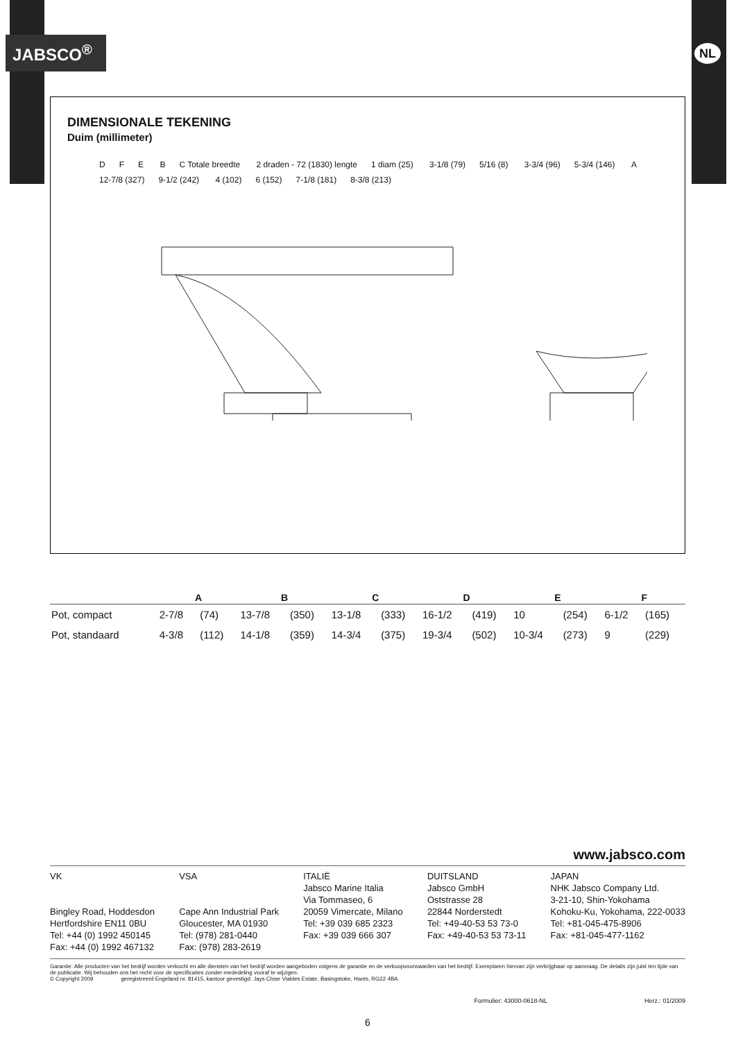JABSCO<sup>®</sup> NL
DIMENSIONALE TEKENING
Duim (millimeter)
DFE B C Totale breedte 2 draden - 72 (1830) lengte 1 diam (25) 3-1/8 (79) 5/16 (8) 3-3/4 (96) 5-3/4 (146) A 12-7/8 (327) 9-1/2 (242) 4 (102) 6 (152) 7-1/8 (181) 8-3/8 (213)
| | A | | B | | C | | D | | E | | F | |
| --- | --- | --- | --- | --- | --- | --- | --- | --- | --- | --- | --- | --- |
| Pot, compact | 2-7/8 | (74) | 13-7/8 | (350) | 13-1/8 | (333) | 16-1/2 | (419) | 10 | (254) | 6-1/2 | (165) |
| Pot, standaard | 4-3/8 | (112) | 14-1/8 | (359) | 14-3/4 | (375) | 19-3/4 | (502) | 10-3/4 | (273) | 9 | (229) |
www.jabsco.com
VK
Bingley Road, Hoddesdon
Hertfordshire EN11 0BU
Tel: +44 (0) 1992 450145
Fax: +44 (0) 1992 467132
VSA
Cape Ann Industrial Park
Gloucester, MA 01930
Tel: (978) 281-0440
Fax: (978) 283-2619
ITALIË
Jabsco Marine Italia
Via Tommaseo, 6
20059 Vimercate, Milano
Tel: +39 039 685 2323
Fax: +39 039 666 307
DUITSLAND
Jabsco GmbH
Oststrasse 28
22844 Norderstedt
Tel: +49-40-53 53 73-0
Fax: +49-40-53 53 73-11
JAPAN
NHK Jabsco Company Ltd.
3-21-10, Shin-Yokohama
Kohoku-Ku, Yokohama, 222-0033
Tel: +81-045-475-8906
Fax: +81-045-477-1162
Garantie: Alle producten van het bedrijf worden verkocht en alle diensten van het bedrijf worden aangeboden volgens de garantie en de verkoopvoorwaarden van het bedrijf. Exemplaren hiervan zijn verkrijgbaar op aanvraag. De details zijn juist ten tijde van de publicatie. Wij behouden ons het recht voor de specificaties zonder mededeling vooraf te wijzigen.
© Copyright 2009 geregistreerd Engeland nr. 81415, kantoor gevestigd: Jays Close Viables Estate, Basingstoke, Hants, RG22 4BA
Formulier: 43000-0618-NL Herz.: 01/2009
6